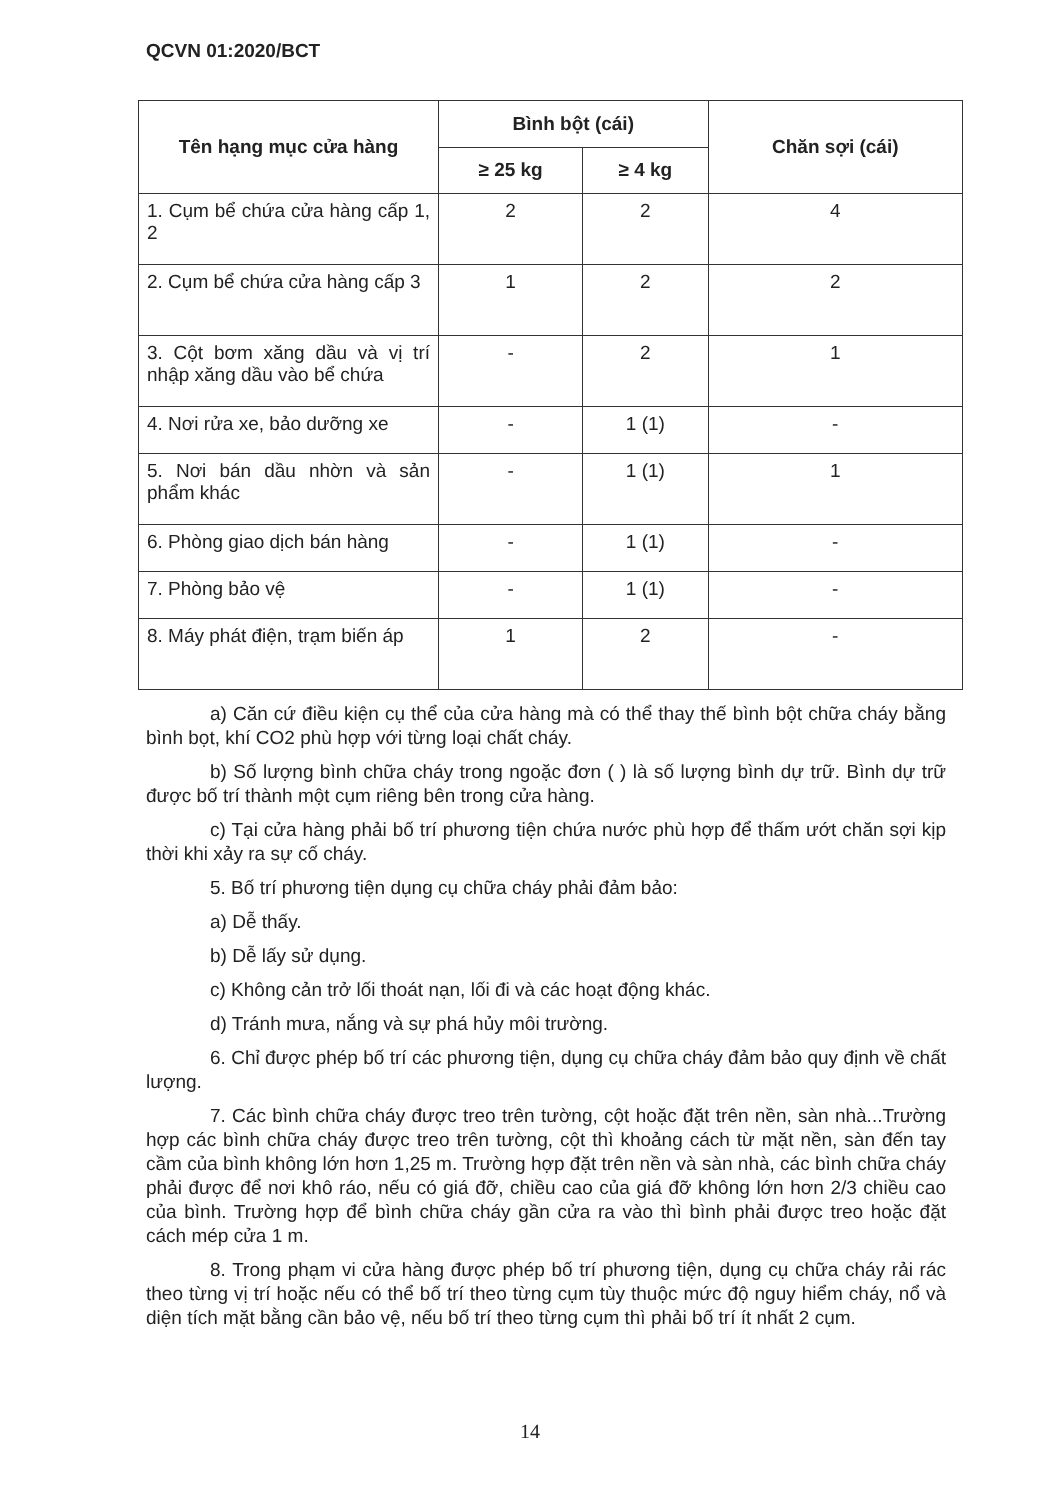QCVN 01:2020/BCT
| Tên hạng mục cửa hàng | Bình bột (cái) | | Chăn sợi (cái) |
| --- | --- | --- | --- |
| | ≥ 25 kg | ≥ 4 kg | |
| 1. Cụm bể chứa cửa hàng cấp 1, 2 | 2 | 2 | 4 |
| 2. Cụm bể chứa cửa hàng cấp 3 | 1 | 2 | 2 |
| 3. Cột bơm xăng dầu và vị trí nhập xăng dầu vào bể chứa | - | 2 | 1 |
| 4. Nơi rửa xe, bảo dưỡng xe | - | 1 (1) | - |
| 5. Nơi bán dầu nhờn và sản phẩm khác | - | 1 (1) | 1 |
| 6. Phòng giao dịch bán hàng | - | 1 (1) | - |
| 7. Phòng bảo vệ | - | 1 (1) | - |
| 8. Máy phát điện, trạm biến áp | 1 | 2 | - |
a) Căn cứ điều kiện cụ thể của cửa hàng mà có thể thay thế bình bột chữa cháy bằng bình bọt, khí CO2 phù hợp với từng loại chất cháy.
b) Số lượng bình chữa cháy trong ngoặc đơn ( ) là số lượng bình dự trữ. Bình dự trữ được bố trí thành một cụm riêng bên trong cửa hàng.
c) Tại cửa hàng phải bố trí phương tiện chứa nước phù hợp để thấm ướt chăn sợi kịp thời khi xảy ra sự cố cháy.
5. Bố trí phương tiện dụng cụ chữa cháy phải đảm bảo:
a) Dễ thấy.
b) Dễ lấy sử dụng.
c) Không cản trở lối thoát nạn, lối đi và các hoạt động khác.
d) Tránh mưa, nắng và sự phá hủy môi trường.
6. Chỉ được phép bố trí các phương tiện, dụng cụ chữa cháy đảm bảo quy định về chất lượng.
7. Các bình chữa cháy được treo trên tường, cột hoặc đặt trên nền, sàn nhà...Trường hợp các bình chữa cháy được treo trên tường, cột thì khoảng cách từ mặt nền, sàn đến tay cầm của bình không lớn hơn 1,25 m. Trường hợp đặt trên nền và sàn nhà, các bình chữa cháy phải được để nơi khô ráo, nếu có giá đỡ, chiều cao của giá đỡ không lớn hơn 2/3 chiều cao của bình. Trường hợp để bình chữa cháy gần cửa ra vào thì bình phải được treo hoặc đặt cách mép cửa 1 m.
8. Trong phạm vi cửa hàng được phép bố trí phương tiện, dụng cụ chữa cháy rải rác theo từng vị trí hoặc nếu có thể bố trí theo từng cụm tùy thuộc mức độ nguy hiểm cháy, nổ và diện tích mặt bằng cần bảo vệ, nếu bố trí theo từng cụm thì phải bố trí ít nhất 2 cụm.
14